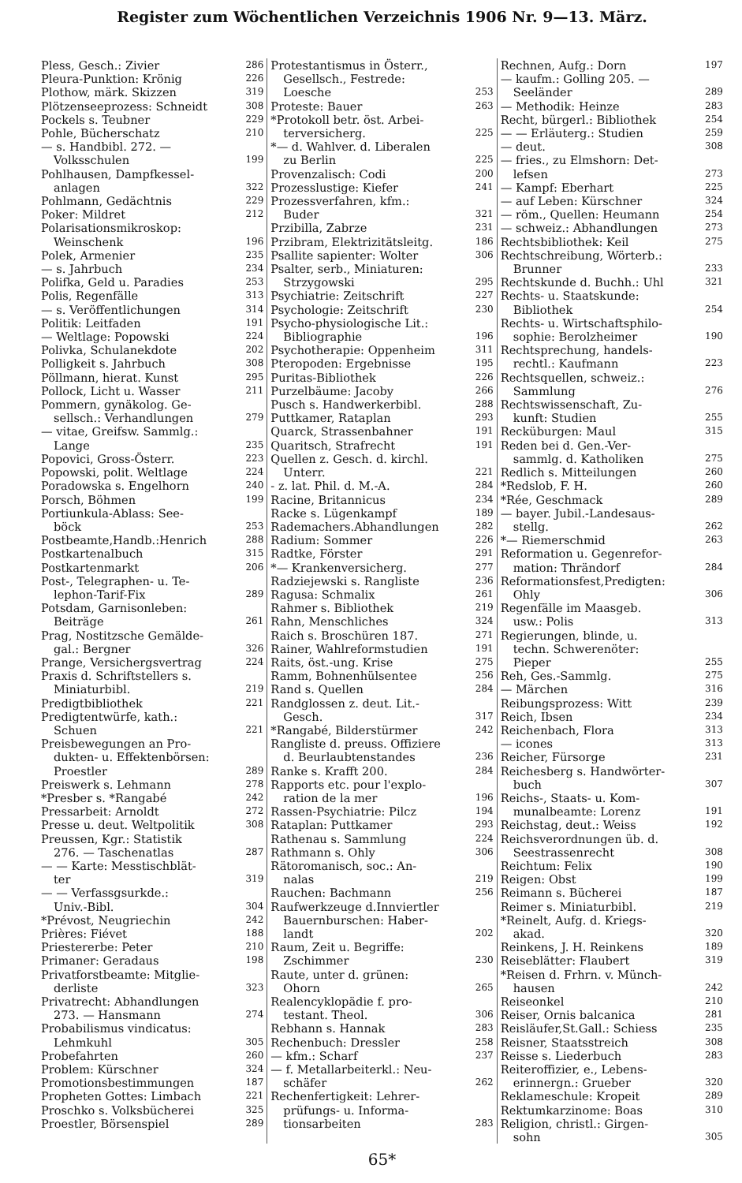Register zum Wöchentlichen Verzeichnis 1906 Nr. 9—13. März.
Pless, Gesch.: Zivier 286
Pleura-Punktion: Krönig 226
Plothow, märk. Skizzen 319
Plötzenseeprozess: Schneidt 308
Pockels s. Teubner 229
Pohle, Bücherschatz 210
— s. Handbibl. 272. —
Volksschulen 199
Pohlhausen, Dampfkessel-
anlagen 322
Pohlmann, Gedächtnis 229
Poker: Mildret 212
Polarisationsmikroskop:
Weinschenk 196
Polek, Armenier 235
— s. Jahrbuch 234
Polifka, Geld u. Paradies 253
Polis, Regenfälle 313
— s. Veröffentlichungen 314
Politik: Leitfaden 191
— Weltlage: Popowski 224
Polivka, Schulanekdote 202
Polligkeit s. Jahrbuch 308
Pöllmann, hierat. Kunst 295
Pollock, Licht u. Wasser 211
Pommern, gynäkolog. Ge-
sellsch.: Verhandlungen 279
— vitae, Greifsw. Sammlg.:
Lange 235
Popovici, Gross-Österr. 223
Popowski, polit. Weltlage 224
Poradowska s. Engelhorn 240
Porsch, Böhmen 199
Portiunkula-Ablass: See-
böck 253
Postbeamte,Handb.:Henrich 288
Postkartenalbuch 315
Postkartenmarkt 206
Post-, Telegraphen- u. Te-
lephon-Tarif-Fix 289
Potsdam, Garnisonleben:
Beiträge 261
Prag, Nostitzsche Gemälde-
gal.: Bergner 326
Prange, Versichergsvertrag 224
Praxis d. Schriftstellers s.
Miniaturbibl. 219
Predigtbibliothek 221
Predigtentwürfe, kath.:
Schuen 221
Preisbewegungen an Pro-
dukten- u. Effektenbörsen:
Proestler 289
Preiswerk s. Lehmann 278
*Presber s. *Rangabé 242
Pressarbeit: Arnoldt 272
Presse u. deut. Weltpolitik 308
Preussen, Kgr.: Statistik
276. — Taschenatlas 287
— — Karte: Messtischblät-
ter 319
— — Verfassgsurkde.:
Univ.-Bibl. 304
*Prévost, Neugriechin 242
Prières: Fiévet 188
Priestererbe: Peter 210
Primaner: Geradaus 198
Privatforstbeamte: Mitglie-
derliste 323
Privatrecht: Abhandlungen
273. — Hansmann 274
Probabilismus vindicatus:
Lehmkuhl 305
Probefahrten 260
Problem: Kürschner 324
Promotionsbestimmungen 187
Propheten Gottes: Limbach 221
Proschko s. Volksbücherei 325
Proestler, Börsenspiel 289
Protestantismus in Österr.,
Gesellsch., Festrede:
Loesche 253
Proteste: Bauer 263
*Protokoll betr. öst. Arbei-
terversicherg. 225
*— d. Wahlver. d. Liberalen
zu Berlin 225
Provenzalisch: Codi 200
Prozesslustige: Kiefer 241
Prozessverfahren, kfm.:
Buder 321
Przibilla, Zabrze 231
Przibram, Elektrizitätsleitg. 186
Psallite sapienter: Wolter 306
Psalter, serb., Miniaturen:
Strzygowski 295
Psychiatrie: Zeitschrift 227
Psychologie: Zeitschrift 230
Psycho-physiologische Lit.:
Bibliographie 196
Psychotherapie: Oppenheim 311
Pteropoden: Ergebnisse 195
Puritas-Bibliothek 226
Purzelbäume: Jacoby 266
Pusch s. Handwerkerbibl. 288
Puttkamer, Rataplan 293
Quarck, Strassenbahner 191
Quaritsch, Strafrecht 191
Quellen z. Gesch. d. kirchl.
Unterr. 221
- z. lat. Phil. d. M.-A. 284
Racine, Britannicus 234
Racke s. Lügenkampf 189
Rademachers.Abhandlungen 282
Radium: Sommer 226
Radtke, Förster 291
*— Krankenversicherg. 277
Radziejewski s. Rangliste 236
Ragusa: Schmalix 261
Rahmer s. Bibliothek 219
Rahn, Menschliches 324
Raich s. Broschüren 187. 271
Rainer, Wahlreformstudien 191
Raits, öst.-ung. Krise 275
Ramm, Bohnenhülsentee 256
Rand s. Quellen 284
Randglossen z. deut. Lit.-
Gesch. 317
*Rangabé, Bilderstürmer 242
Rangliste d. preuss. Offiziere
d. Beurlaubtenstandes 236
Ranke s. Krafft 200. 284
Rapports etc. pour l'explo-
ration de la mer 196
Rassen-Psychiatrie: Pilcz 194
Rataplan: Puttkamer 293
Rathenau s. Sammlung 224
Rathmann s. Ohly 306
Rätoromanisch, soc.: An-
nalas 219
Rauchen: Bachmann 256
Raufwerkzeuge d.Innviertler
Bauernburschen: Haber-
landt 202
Raum, Zeit u. Begriffe:
Zschimmer 230
Raute, unter d. grünen:
Ohorn 265
Realencyklopädie f. pro-
testant. Theol. 306
Rebhann s. Hannak 283
Rechenbuch: Dressler 258
— kfm.: Scharf 237
— f. Metallarbeiterkl.: Neu-
schäfer 262
Rechenfertigkeit: Lehrer-
prüfungs- u. Informa-
tionsarbeiten 283
Rechnen, Aufg.: Dorn 197
— kaufm.: Golling 205. —
Seeländer 289
— Methodik: Heinze 283
Recht, bürgerl.: Bibliothek 254
— — Erläuterg.: Studien 259
— deut. 308
— fries., zu Elmshorn: Det-
lefsen 273
— Kampf: Eberhart 225
— auf Leben: Kürschner 324
— röm., Quellen: Heumann 254
— schweiz.: Abhandlungen 273
Rechtsbibliothek: Keil 275
Rechtschreibung, Wörterb.:
Brunner 233
Rechtskunde d. Buchh.: Uhl 321
Rechts- u. Staatskunde:
Bibliothek 254
Rechts- u. Wirtschaftsphilo-
sophie: Berolzheimer 190
Rechtsprechung, handels-
rechtl.: Kaufmann 223
Rechtsquellen, schweiz.:
Sammlung 276
Rechtswissenschaft, Zu-
kunft: Studien 255
Recküburgen: Maul 315
Reden bei d. Gen.-Ver-
sammlg. d. Katholiken 275
Redlich s. Mitteilungen 260
*Redslob, F. H. 260
*Rée, Geschmack 289
— bayer. Jubil.-Landesaus-
stellg. 262
*— Riemerschmid 263
Reformation u. Gegenrefor-
mation: Thrändorf 284
Reformationsfest,Predigten:
Ohly 306
Regenfälle im Maasgeb.
usw.: Polis 313
Regierungen, blinde, u.
techn. Schwerenöter:
Pieper 255
Reh, Ges.-Sammlg. 275
— Märchen 316
Reibungsprozess: Witt 239
Reich, Ibsen 234
Reichenbach, Flora 313
— icones 313
Reicher, Fürsorge 231
Reichesberg s. Handwörter-
buch 307
Reichs-, Staats- u. Kom-
munalbeamte: Lorenz 191
Reichstag, deut.: Weiss 192
Reichsverordnungen üb. d.
Seestrassenrecht 308
Reichtum: Felix 190
Reigen: Obst 199
Reimann s. Bücherei 187
Reimer s. Miniaturbibl. 219
*Reinelt, Aufg. d. Kriegs-
akad. 320
Reinkens, J. H. Reinkens 189
Reiseblätter: Flaubert 319
*Reisen d. Frhrn. v. Münch-
hausen 242
Reiseonkel 210
Reiser, Ornis balcanica 281
Reisläufer,St.Gall.: Schiess 235
Reisner, Staatsstreich 308
Reisse s. Liederbuch 283
Reiteroffizier, e., Lebens-
erinnergn.: Grueber 320
Reklameschule: Kropeit 289
Rektumkarzinome: Boas 310
Religion, christl.: Girgen-
sohn 305
65*